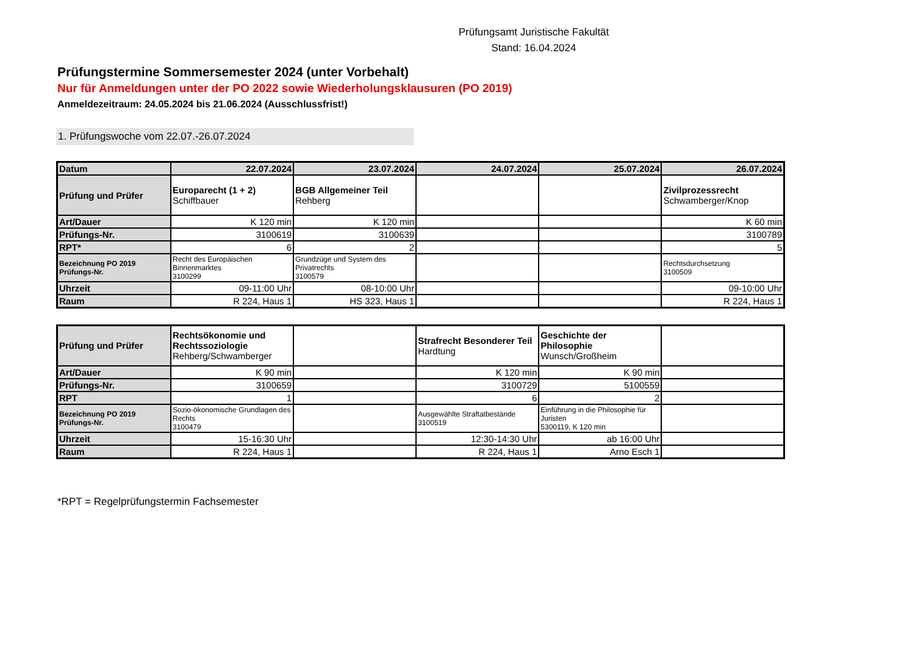Prüfungsamt Juristische Fakultät
Stand: 16.04.2024
Prüfungstermine Sommersemester 2024 (unter Vorbehalt)
Nur für Anmeldungen unter der PO 2022 sowie Wiederholungsklausuren (PO 2019)
Anmeldezeitraum: 24.05.2024 bis 21.06.2024 (Ausschlussfrist!)
1. Prüfungswoche vom 22.07.-26.07.2024
| Datum | 22.07.2024 | 23.07.2024 | 24.07.2024 | 25.07.2024 | 26.07.2024 |
| --- | --- | --- | --- | --- | --- |
| Prüfung und Prüfer | Europarecht (1 + 2) Schiffbauer | BGB Allgemeiner Teil Rehberg | | | Zivilprozessrecht Schwamberger/Knop |
| Art/Dauer | K 120 min | K 120 min | | | K 60 min |
| Prüfungs-Nr. | 3100619 | 3100639 | | | 3100789 |
| RPT* | 6 | 2 | | | 5 |
| Bezeichnung PO 2019 Prüfungs-Nr. | Recht des Europäischen Binnenmarktes 3100299 | Grundzüge und System des Privatrechts 3100579 | | | Rechtsdurchsetzung 3100509 |
| Uhrzeit | 09-11:00 Uhr | 08-10:00 Uhr | | | 09-10:00 Uhr |
| Raum | R 224, Haus 1 | HS 323, Haus 1 | | | R 224, Haus 1 |
| Prüfung und Prüfer | Rechtsökonomie und Rechtssoziologie Rehberg/Schwamberger | | Strafrecht Besonderer Teil Hardtung | Geschichte der Philosophie Wunsch/Großheim | |
| Art/Dauer | K 90 min | | K 120 min | K 90 min | |
| Prüfungs-Nr. | 3100659 | | 3100729 | 5100559 | |
| RPT | 1 | | 6 | 2 | |
| Bezeichnung PO 2019 Prüfungs-Nr. | Sozio-ökonomische Grundlagen des Rechts 3100479 | | Ausgewählte Straftatbestände 3100519 | Einführung in die Philosophie für Juristen 5300119, K 120 min | |
| Uhrzeit | 15-16:30 Uhr | | 12:30-14:30 Uhr | ab 16:00 Uhr | |
| Raum | R 224, Haus 1 | | R 224, Haus 1 | Arno Esch 1 | |
*RPT = Regelprüfungstermin Fachsemester